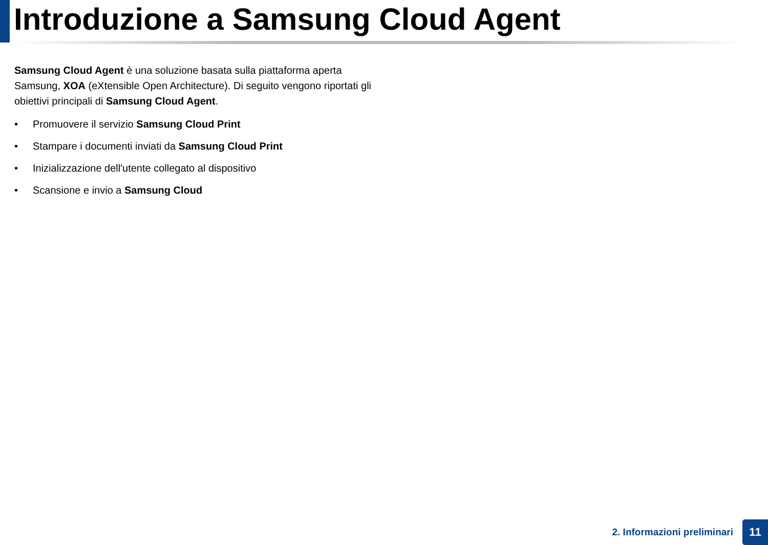Introduzione a Samsung Cloud Agent
Samsung Cloud Agent è una soluzione basata sulla piattaforma aperta Samsung, XOA (eXtensible Open Architecture). Di seguito vengono riportati gli obiettivi principali di Samsung Cloud Agent.
• Promuovere il servizio Samsung Cloud Print
• Stampare i documenti inviati da Samsung Cloud Print
• Inizializzazione dell'utente collegato al dispositivo
• Scansione e invio a Samsung Cloud
2. Informazioni preliminari
11